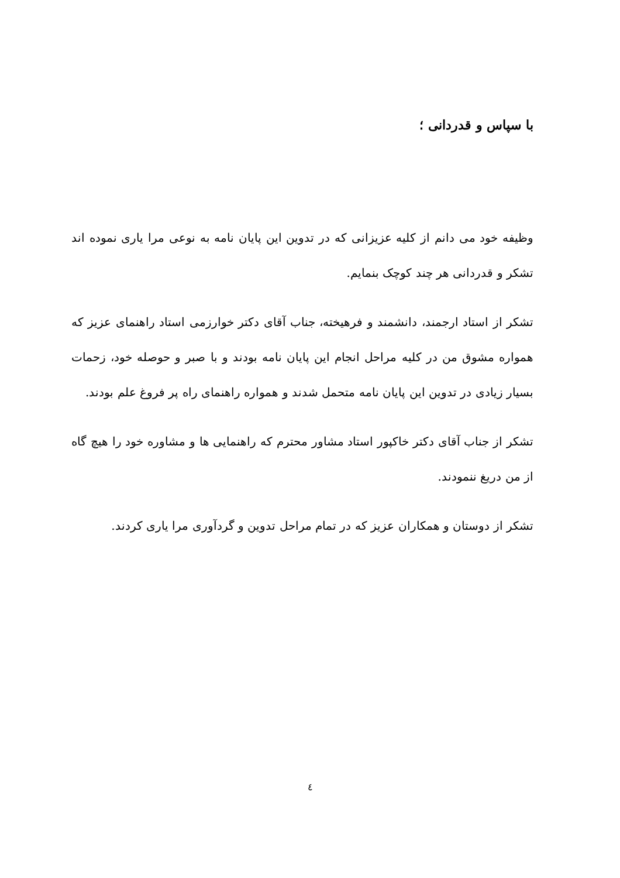با سپاس و قدردانی ؛
وظیفه خود می دانم از کلیه عزیزانی که در تدوین این پایان نامه به نوعی مرا یاری نموده اند تشکر و قدردانی هر چند کوچک بنمایم.
تشکر از استاد ارجمند، دانشمند و فرهیخته، جناب آقای دکتر خوارزمی استاد راهنمای عزیز که همواره مشوق من در کلیه مراحل انجام این پایان نامه بودند و با صبر و حوصله خود، زحمات بسیار زیادی در تدوین این پایان نامه متحمل شدند و همواره راهنمای راه پر فروغ علم بودند.
تشکر از جناب آقای دکتر خاکپور استاد مشاور محترم که راهنمایی ها و مشاوره خود را هیچ گاه از من دریغ ننمودند.
تشکر از دوستان و همکاران عزیز که در تمام مراحل تدوین و گردآوری مرا یاری کردند.
٤